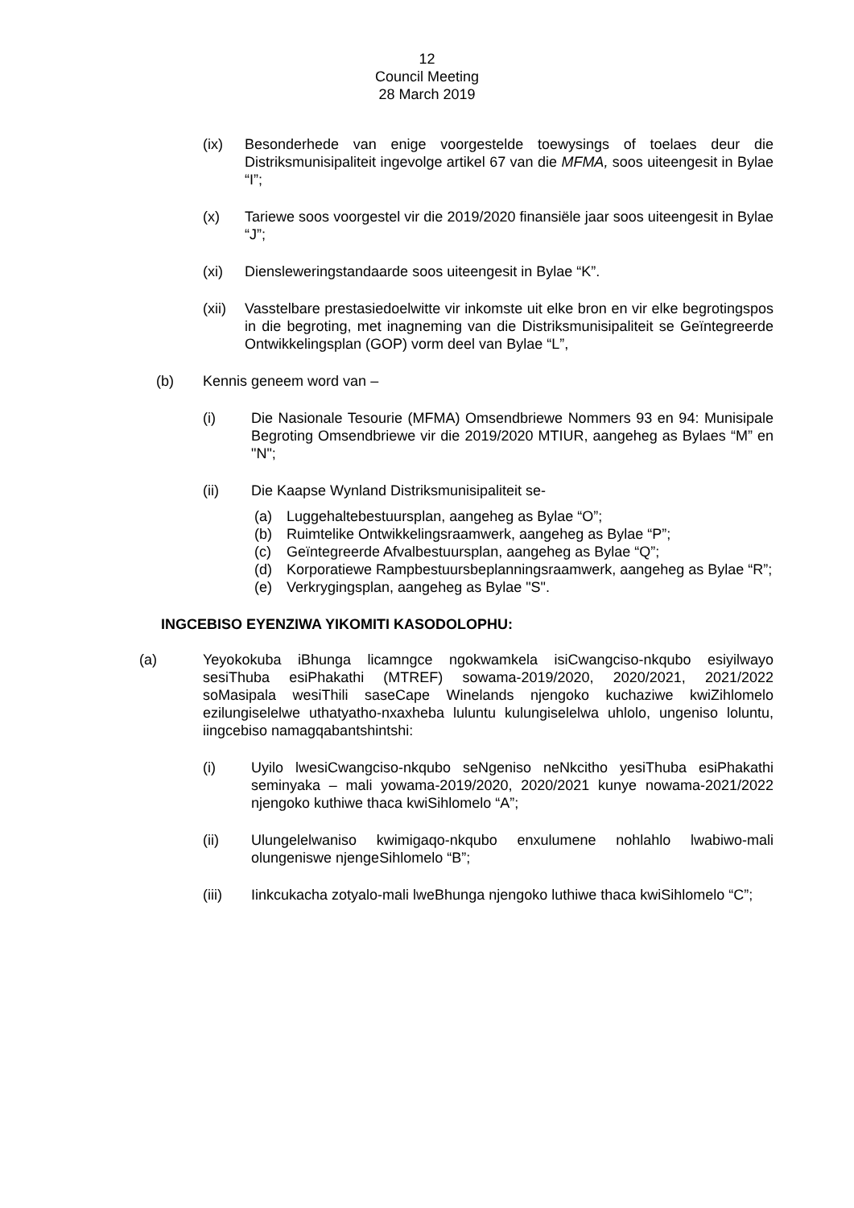12
Council Meeting
28 March 2019
(ix) Besonderhede van enige voorgestelde toewysings of toelaes deur die Distriksmunisipaliteit ingevolge artikel 67 van die MFMA, soos uiteengesit in Bylae “I”;
(x) Tariewe soos voorgestel vir die 2019/2020 finansiële jaar soos uiteengesit in Bylae “J”;
(xi) Diensleweringstandaarde soos uiteengesit in Bylae “K”.
(xii) Vasstelbare prestasiedoelwitte vir inkomste uit elke bron en vir elke begrotingspos in die begroting, met inagneming van die Distriksmunisipaliteit se Geïntegreerde Ontwikkelingsplan (GOP) vorm deel van Bylae “L”,
(b) Kennis geneem word van –
(i) Die Nasionale Tesourie (MFMA) Omsendbriewe Nommers 93 en 94: Munisipale Begroting Omsendbriewe vir die 2019/2020 MTIUR, aangeheg as Bylaes “M” en "N";
(ii) Die Kaapse Wynland Distriksmunisipaliteit se-
(a) Luggehaltebestuursplan, aangeheg as Bylae “O”;
(b) Ruimtelike Ontwikkelingsraamwerk, aangeheg as Bylae “P”;
(c) Geïntegreerde Afvalbestuursplan, aangeheg as Bylae “Q”;
(d) Korporatiewe Rampbestuursbeplanningsraamwerk, aangeheg as Bylae “R”;
(e) Verkrygingsplan, aangeheg as Bylae "S".
INGCEBISO EYENZIWA YIKOMITI KASODOLOPHU:
(a) Yeyokokuba iBhunga licamngce ngokwamkela isiCwangciso-nkqubo esiyilwayo sesiThuba esiPhakathi (MTREF) sowama-2019/2020, 2020/2021, 2021/2022 soMasipala wesiThili saseCape Winelands njengoko kuchaziwe kwiZihlomelo ezilungiselelwe uthatyatho-nxaxheba luluntu kulungiselelwa uhlolo, ungeniso loluntu, iingcebiso namagqabantshintshi:
(i) Uyilo lwesiCwangciso-nkqubo seNgeniso neNkcitho yesiThuba esiPhakathi seminyaka – mali yowama-2019/2020, 2020/2021 kunye nowama-2021/2022 njengoko kuthiwe thaca kwiSihlomelo “A”;
(ii) Ulungelelwaniso kwimigaqo-nkqubo enxulumene nohlahlo lwabiwo-mali olungeniswe njengeSihlomelo “B”;
(iii) Iinkcukacha zotyalo-mali lweBhunga njengoko luthiwe thaca kwiSihlomelo “C”;